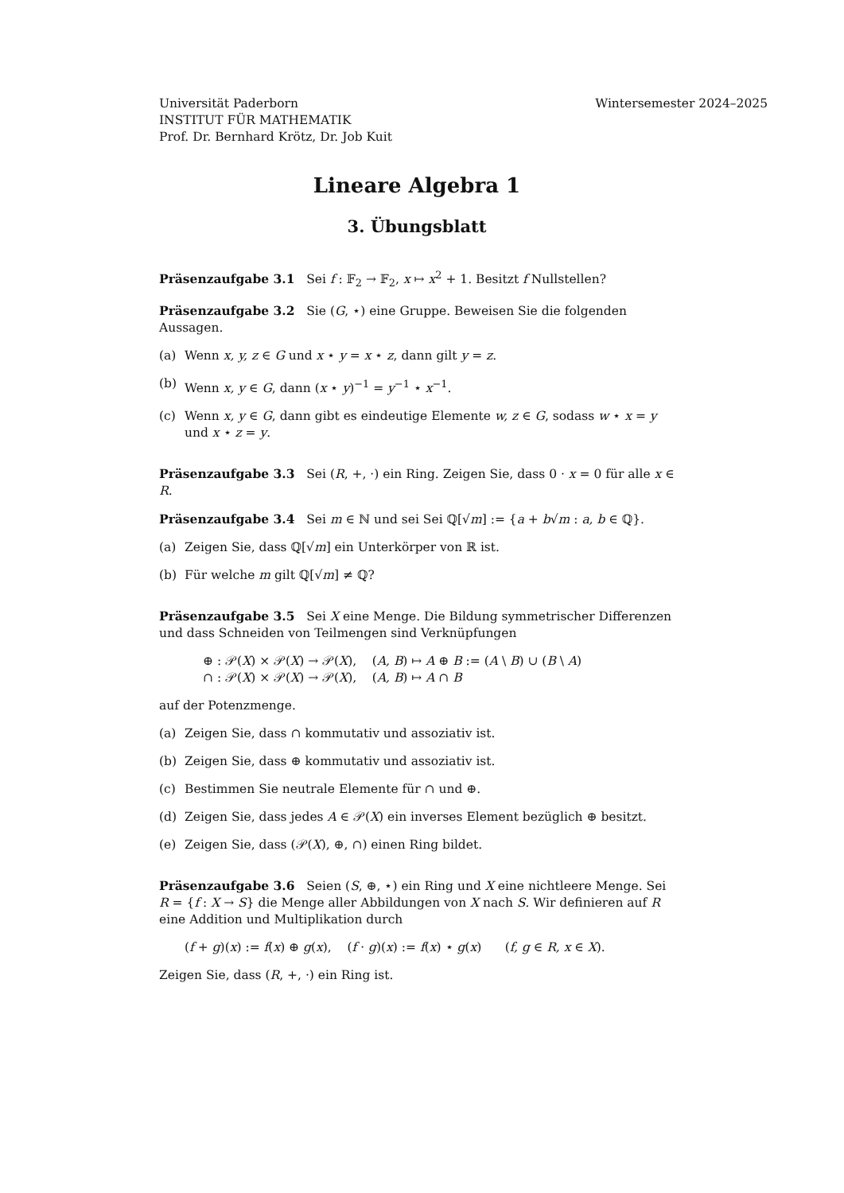Universität Paderborn
INSTITUT FÜR MATHEMATIK
Prof. Dr. Bernhard Krötz, Dr. Job Kuit
Wintersemester 2024–2025
Lineare Algebra 1
3. Übungsblatt
Präsenzaufgabe 3.1 Sei f : 𝔽<sub>2</sub> → 𝔽<sub>2</sub>, x ↦ x<sup>2</sup> + 1. Besitzt f Nullstellen?
Präsenzaufgabe 3.2 Sie (G, ⋆) eine Gruppe. Beweisen Sie die folgenden Aussagen.
(a) Wenn x, y, z ∈ G und x ⋆ y = x ⋆ z, dann gilt y = z.
(b) Wenn x, y ∈ G, dann (x ⋆ y)<sup>−1</sup> = y<sup>−1</sup> ⋆ x<sup>−1</sup>.
(c) Wenn x, y ∈ G, dann gibt es eindeutige Elemente w, z ∈ G, sodass w ⋆ x = y und x ⋆ z = y.
Präsenzaufgabe 3.3 Sei (R, +, ·) ein Ring. Zeigen Sie, dass 0 · x = 0 für alle x ∈ R.
Präsenzaufgabe 3.4 Sei m ∈ ℕ und sei Sei ℚ[√m] := {a + b√m : a, b ∈ ℚ}.
(a) Zeigen Sie, dass ℚ[√m] ein Unterkörper von ℝ ist.
(b) Für welche m gilt ℚ[√m] ≠ ℚ?
Präsenzaufgabe 3.5 Sei X eine Menge. Die Bildung symmetrischer Differenzen und dass Schneiden von Teilmengen sind Verknüpfungen
⊕ : 𝒫(X) × 𝒫(X) → 𝒫(X), (A, B) ↦ A ⊕ B := (A \ B) ∪ (B \ A)
∩ : 𝒫(X) × 𝒫(X) → 𝒫(X), (A, B) ↦ A ∩ B
auf der Potenzmenge.
(a) Zeigen Sie, dass ∩ kommutativ und assoziativ ist.
(b) Zeigen Sie, dass ⊕ kommutativ und assoziativ ist.
(c) Bestimmen Sie neutrale Elemente für ∩ und ⊕.
(d) Zeigen Sie, dass jedes A ∈ 𝒫(X) ein inverses Element bezüglich ⊕ besitzt.
(e) Zeigen Sie, dass (𝒫(X), ⊕, ∩) einen Ring bildet.
Präsenzaufgabe 3.6 Seien (S, ⊕, ⋆) ein Ring und X eine nichtleere Menge. Sei R = {f : X → S} die Menge aller Abbildungen von X nach S. Wir definieren auf R eine Addition und Multiplikation durch
(f + g)(x) := f(x) ⊕ g(x), (f · g)(x) := f(x) ⋆ g(x) (f, g ∈ R, x ∈ X).
Zeigen Sie, dass (R, +, ·) ein Ring ist.